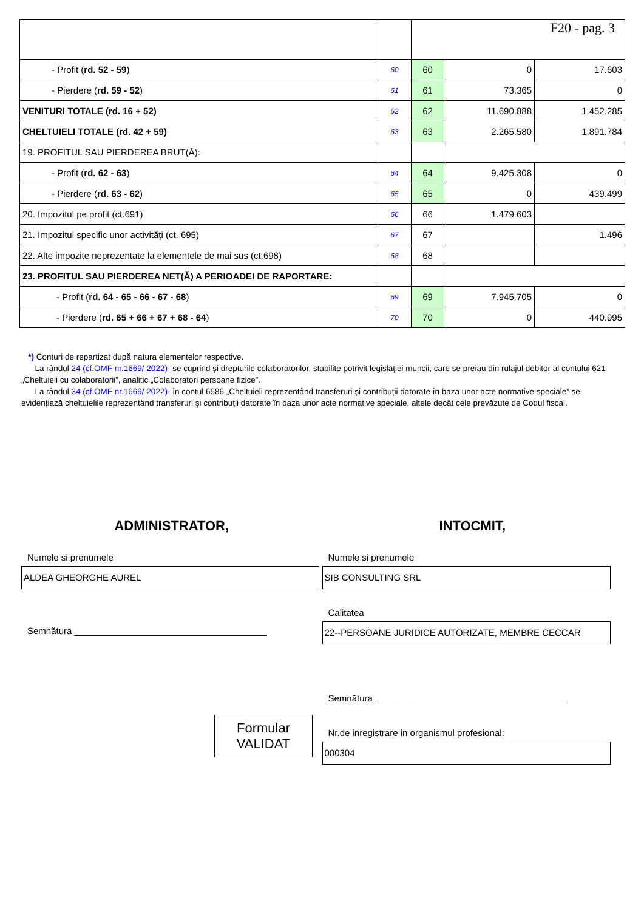| | | F20 - pag. 3 | | |
| - Profit ( rd. 52 - 59 ) | 60 | 60 | 0 | 17.603 |
| - Pierdere ( rd. 59 - 52 ) | 61 | 61 | 73.365 | 0 |
| VENITURI TOTALE (rd. 16 + 52) | 62 | 62 | 11.690.888 | 1.452.285 |
| CHELTUIELI TOTALE (rd. 42 + 59) | 63 | 63 | 2.265.580 | 1.891.784 |
| 19. PROFITUL SAU PIERDEREA BRUT(Ă): | | | | |
| - Profit ( rd. 62 - 63 ) | 64 | 64 | 9.425.308 | 0 |
| - Pierdere ( rd. 63 - 62 ) | 65 | 65 | 0 | 439.499 |
| 20. Impozitul pe profit (ct.691) | 66 | 66 | 1.479.603 | |
| 21. Impozitul specific unor activități (ct. 695) | 67 | 67 | | 1.496 |
| 22. Alte impozite neprezentate la elementele de mai sus (ct.698) | 68 | 68 | | |
| 23. PROFITUL SAU PIERDEREA NET(Ă) A PERIOADEI DE RAPORTARE: | | | | |
| - Profit ( rd. 64 - 65 - 66 - 67 - 68 ) | 69 | 69 | 7.945.705 | 0 |
| - Pierdere ( rd. 65 + 66 + 67 + 68 - 64 ) | 70 | 70 | 0 | 440.995 |
*) Conturi de repartizat după natura elementelor respective.
La rândul 24 (cf.OMF nr.1669/ 2022)- se cuprind şi drepturile colaboratorilor, stabilite potrivit legislaţiei muncii, care se preiau din rulajul debitor al contului 621 „Cheltuieli cu colaboratorii”, analitic „Colaboratori persoane fizice”.
La rândul 34 (cf.OMF nr.1669/ 2022)- în contul 6586 „Cheltuieli reprezentând transferuri și contribuții datorate în baza unor acte normative speciale” se evidențiază cheltuielile reprezentând transferuri și contribuții datorate în baza unor acte normative speciale, altele decât cele prevăzute de Codul fiscal.
ADMINISTRATOR,
Numele si prenumele
ALDEA GHEORGHE AUREL
Semnătura ______________________________________
Formular
VALIDAT
INTOCMIT,
Numele si prenumele
SIB CONSULTING SRL
Calitatea
22--PERSOANE JURIDICE AUTORIZATE, MEMBRE CECCAR
Semnătura ______________________________________
Nr.de inregistrare in organismul profesional:
000304